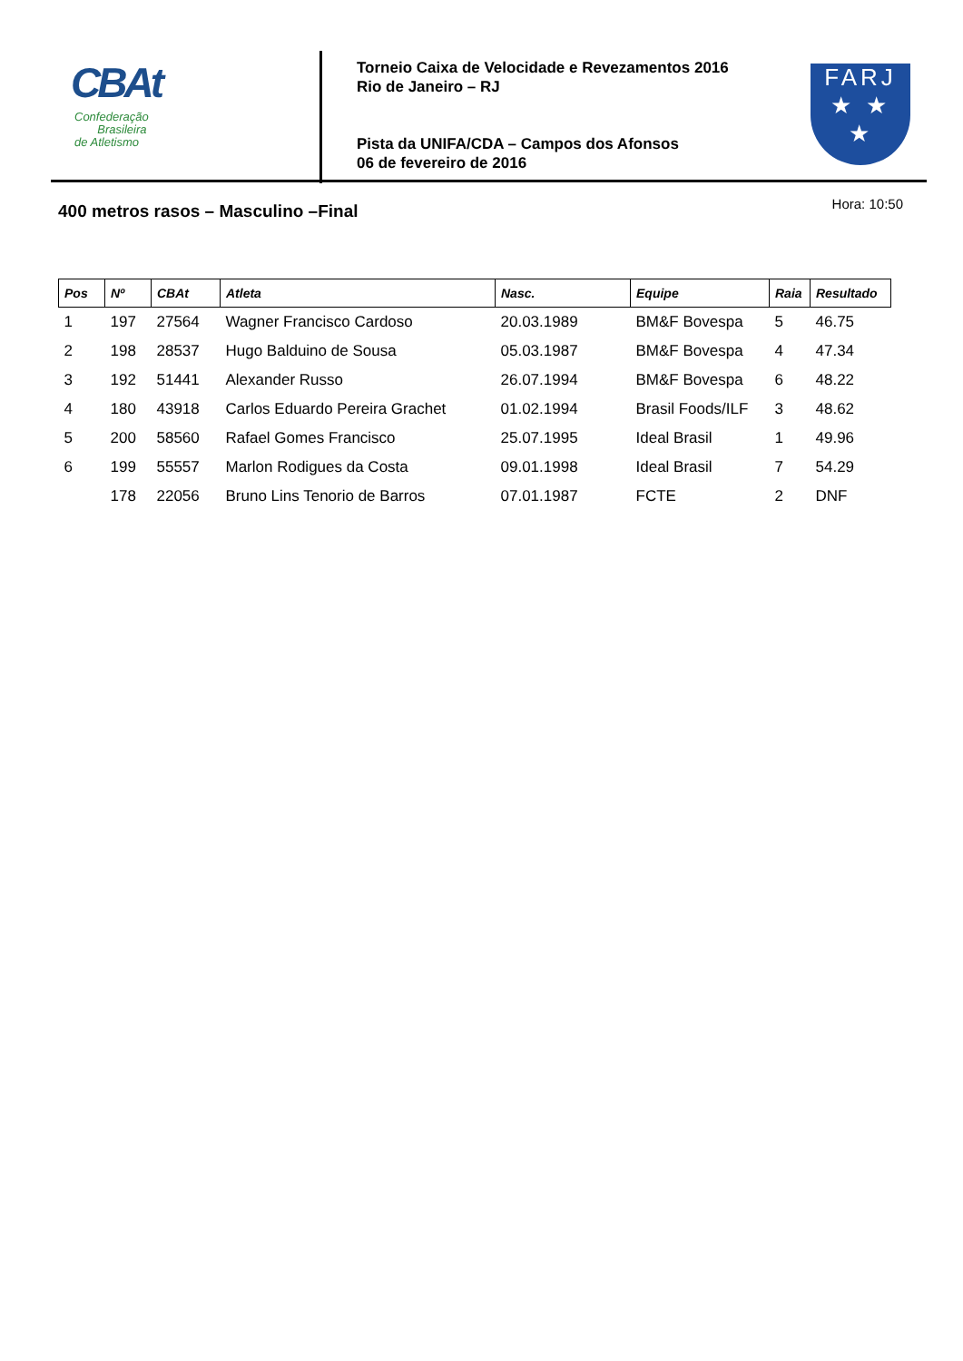CBAt
Confederação
Brasileira
de Atletismo
Torneio Caixa de Velocidade e Revezamentos 2016
Rio de Janeiro – RJ
Pista da UNIFA/CDA – Campos dos Afonsos
06 de fevereiro de 2016
FARJ
★ ★
★
Hora: 10:50
400 metros rasos – Masculino –Final
| Pos | Nº | CBAt | Atleta | Nasc. | Equipe | Raia | Resultado |
| --- | --- | --- | --- | --- | --- | --- | --- |
| 1 | 197 | 27564 | Wagner Francisco Cardoso | 20.03.1989 | BM&F Bovespa | 5 | 46.75 |
| 2 | 198 | 28537 | Hugo Balduino de Sousa | 05.03.1987 | BM&F Bovespa | 4 | 47.34 |
| 3 | 192 | 51441 | Alexander Russo | 26.07.1994 | BM&F Bovespa | 6 | 48.22 |
| 4 | 180 | 43918 | Carlos Eduardo Pereira Grachet | 01.02.1994 | Brasil Foods/ILF | 3 | 48.62 |
| 5 | 200 | 58560 | Rafael Gomes Francisco | 25.07.1995 | Ideal Brasil | 1 | 49.96 |
| 6 | 199 | 55557 | Marlon Rodigues da Costa | 09.01.1998 | Ideal Brasil | 7 | 54.29 |
| | 178 | 22056 | Bruno Lins Tenorio de Barros | 07.01.1987 | FCTE | 2 | DNF |